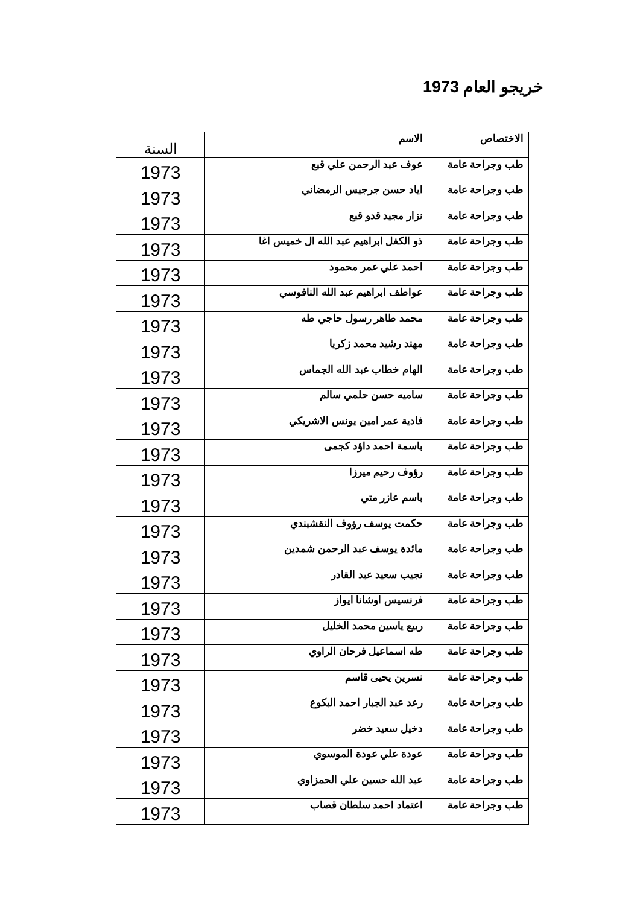خريجو العام 1973
| الاختصاص | الاسم | السنة |
| --- | --- | --- |
| طب وجراحة عامة | عوف عبد الرحمن علي قبع | 1973 |
| طب وجراحة عامة | اياد حسن جرجيس الرمضاني | 1973 |
| طب وجراحة عامة | نزار مجيد قدو قبع | 1973 |
| طب وجراحة عامة | ذو الكفل ابراهيم عبد الله ال خميس اغا | 1973 |
| طب وجراحة عامة | احمد علي عمر محمود | 1973 |
| طب وجراحة عامة | عواطف ابراهيم عبد الله النافوسي | 1973 |
| طب وجراحة عامة | محمد طاهر رسول حاجي طه | 1973 |
| طب وجراحة عامة | مهند رشيد محمد زكريا | 1973 |
| طب وجراحة عامة | الهام خطاب عبد الله الجماس | 1973 |
| طب وجراحة عامة | ساميه حسن حلمي سالم | 1973 |
| طب وجراحة عامة | فادية عمر امين يونس الاشريكي | 1973 |
| طب وجراحة عامة | باسمة احمد داؤد كجمى | 1973 |
| طب وجراحة عامة | رؤوف رحيم ميرزا | 1973 |
| طب وجراحة عامة | باسم عازر متي | 1973 |
| طب وجراحة عامة | حكمت يوسف رؤوف النقشبندي | 1973 |
| طب وجراحة عامة | مائدة يوسف عبد الرحمن شمدين | 1973 |
| طب وجراحة عامة | نجيب سعيد عبد القادر | 1973 |
| طب وجراحة عامة | فرنسيس اوشانا ايواز | 1973 |
| طب وجراحة عامة | ربيع ياسين محمد الخليل | 1973 |
| طب وجراحة عامة | طه اسماعيل فرحان الراوي | 1973 |
| طب وجراحة عامة | نسرين يحيى قاسم | 1973 |
| طب وجراحة عامة | رعد عبد الجبار احمد البكوع | 1973 |
| طب وجراحة عامة | دخيل سعيد خضر | 1973 |
| طب وجراحة عامة | عودة علي عودة الموسوي | 1973 |
| طب وجراحة عامة | عبد الله حسين علي الحمزاوي | 1973 |
| طب وجراحة عامة | اعتماد احمد سلطان قصاب | 1973 |